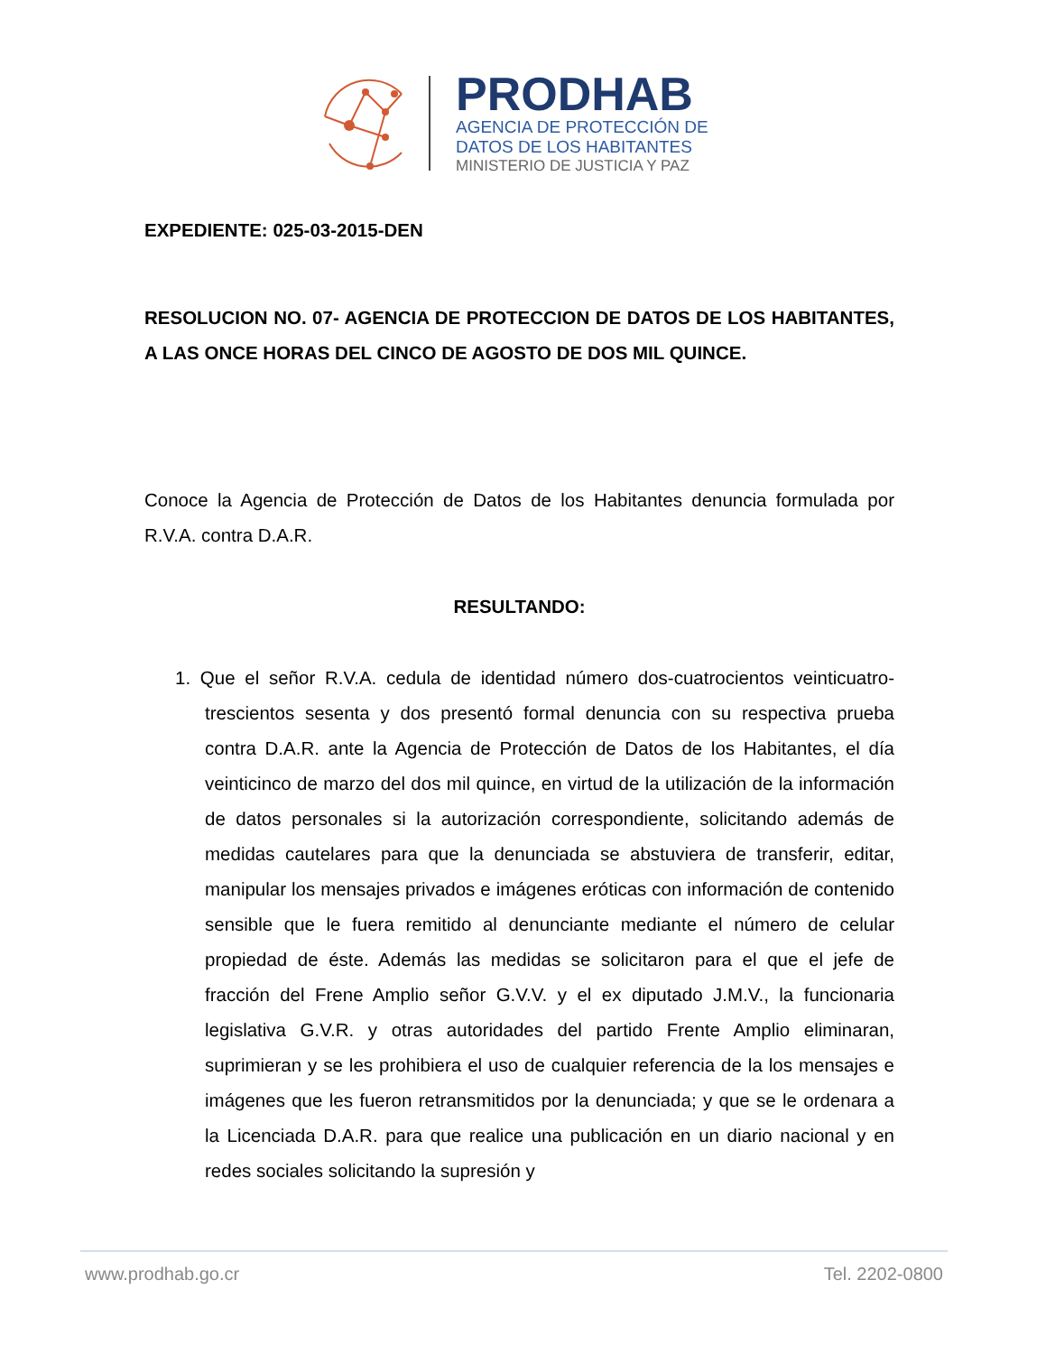PRODHAB
AGENCIA DE PROTECCIÓN DE
DATOS DE LOS HABITANTES
MINISTERIO DE JUSTICIA Y PAZ
EXPEDIENTE: 025-03-2015-DEN
RESOLUCION NO. 07- AGENCIA DE PROTECCION DE DATOS DE LOS HABITANTES, A LAS ONCE HORAS DEL CINCO DE AGOSTO DE DOS MIL QUINCE.
Conoce la Agencia de Protección de Datos de los Habitantes denuncia formulada por R.V.A. contra D.A.R.
RESULTANDO:
1. Que el señor R.V.A. cedula de identidad número dos-cuatrocientos veinticuatro- trescientos sesenta y dos presentó formal denuncia con su respectiva prueba contra D.A.R. ante la Agencia de Protección de Datos de los Habitantes, el día veinticinco de marzo del dos mil quince, en virtud de la utilización de la información de datos personales si la autorización correspondiente, solicitando además de medidas cautelares para que la denunciada se abstuviera de transferir, editar, manipular los mensajes privados e imágenes eróticas con información de contenido sensible que le fuera remitido al denunciante mediante el número de celular propiedad de éste. Además las medidas se solicitaron para el que el jefe de fracción del Frene Amplio señor G.V.V. y el ex diputado J.M.V., la funcionaria legislativa G.V.R. y otras autoridades del partido Frente Amplio eliminaran, suprimieran y se les prohibiera el uso de cualquier referencia de la los mensajes e imágenes que les fueron retransmitidos por la denunciada; y que se le ordenara a la Licenciada D.A.R. para que realice una publicación en un diario nacional y en redes sociales solicitando la supresión y
www.prodhab.go.cr Tel. 2202-0800